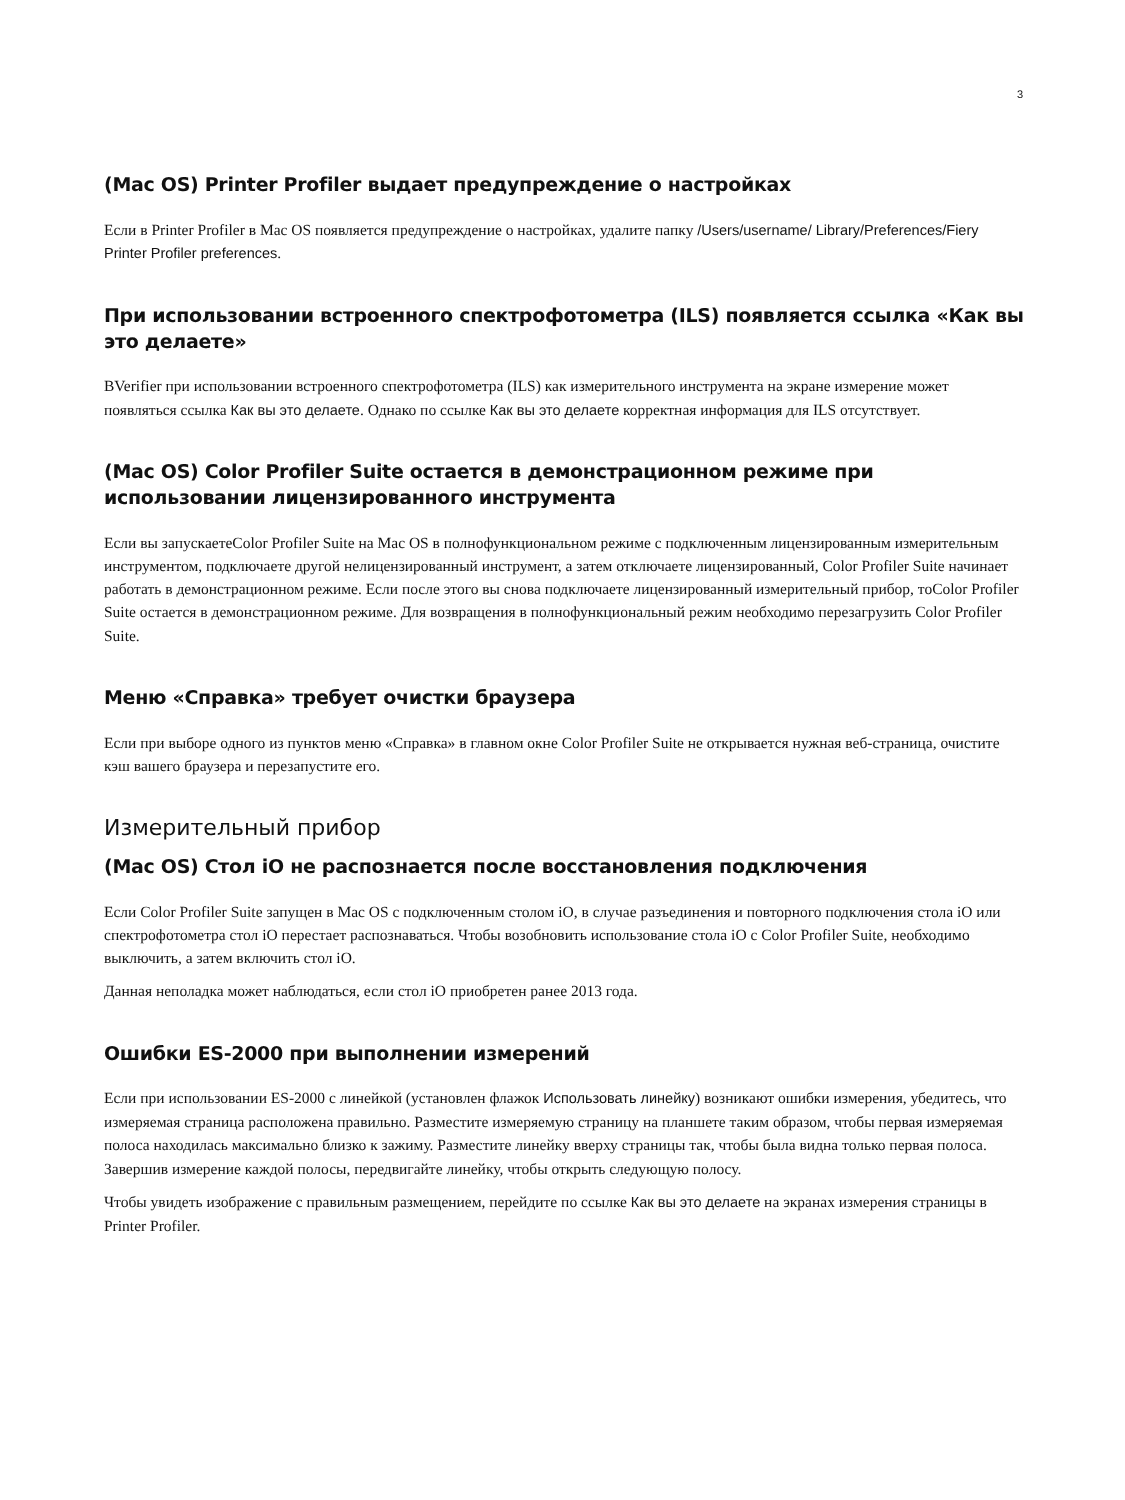3
(Mac OS) Printer Profiler выдает предупреждение о настройках
Если в Printer Profiler в Mac OS появляется предупреждение о настройках, удалите папку /Users/username/ Library/Preferences/Fiery Printer Profiler preferences.
При использовании встроенного спектрофотометра (ILS) появляется ссылка «Как вы это делаете»
BVerifier при использовании встроенного спектрофотометра (ILS) как измерительного инструмента на экране измерение может появляться ссылка Как вы это делаете. Однако по ссылке Как вы это делаете корректная информация для ILS отсутствует.
(Mac OS) Color Profiler Suite остается в демонстрационном режиме при использовании лицензированного инструмента
Если вы запускаетеColor Profiler Suite на Mac OS в полнофункциональном режиме с подключенным лицензированным измерительным инструментом, подключаете другой нелицензированный инструмент, а затем отключаете лицензированный, Color Profiler Suite начинает работать в демонстрационном режиме. Если после этого вы снова подключаете лицензированный измерительный прибор, тоColor Profiler Suite остается в демонстрационном режиме. Для возвращения в полнофункциональный режим необходимо перезагрузить Color Profiler Suite.
Меню «Справка» требует очистки браузера
Если при выборе одного из пунктов меню «Справка» в главном окне Color Profiler Suite не открывается нужная веб-страница, очистите кэш вашего браузера и перезапустите его.
Измерительный прибор
(Mac OS) Стол iO не распознается после восстановления подключения
Если Color Profiler Suite запущен в Mac OS с подключенным столом iO, в случае разъединения и повторного подключения стола iO или спектрофотометра стол iO перестает распознаваться. Чтобы возобновить использование стола iO с Color Profiler Suite, необходимо выключить, а затем включить стол iO.
Данная неполадка может наблюдаться, если стол iO приобретен ранее 2013 года.
Ошибки ES-2000 при выполнении измерений
Если при использовании ES-2000 с линейкой (установлен флажок Использовать линейку) возникают ошибки измерения, убедитесь, что измеряемая страница расположена правильно. Разместите измеряемую страницу на планшете таким образом, чтобы первая измеряемая полоса находилась максимально близко к зажиму. Разместите линейку вверху страницы так, чтобы была видна только первая полоса. Завершив измерение каждой полосы, передвигайте линейку, чтобы открыть следующую полосу.
Чтобы увидеть изображение с правильным размещением, перейдите по ссылке Как вы это делаете на экранах измерения страницы в Printer Profiler.